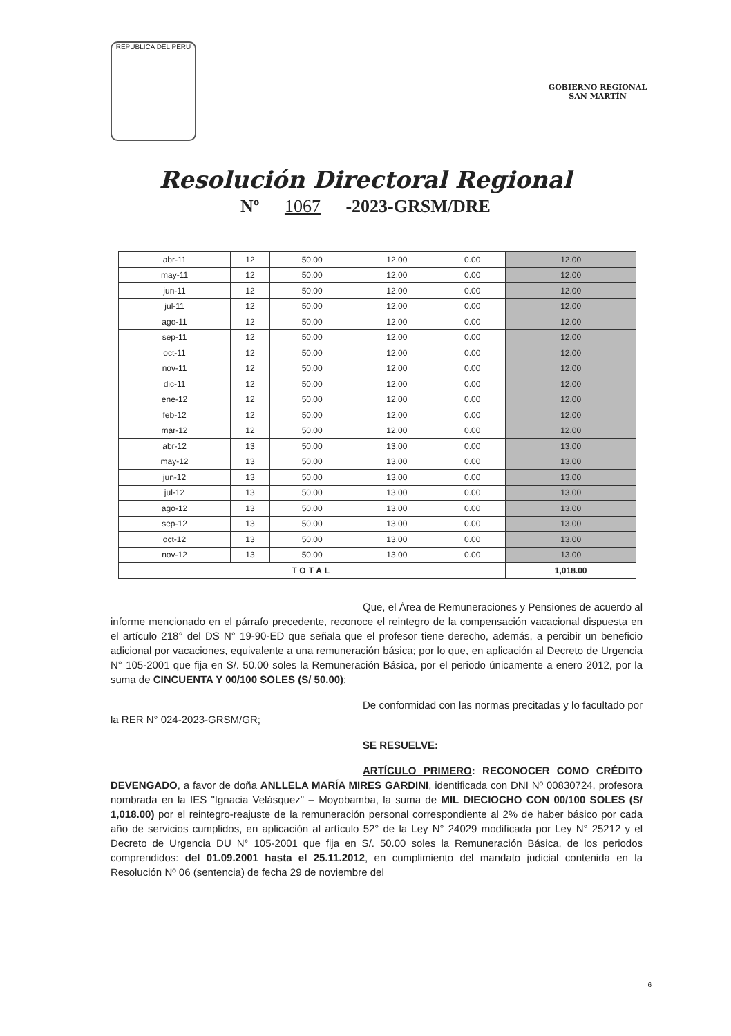REPUBLICA DEL PERU
GOBIERNO REGIONAL
SAN MARTÍN
Resolución Directoral Regional
Nº 1067 -2023-GRSM/DRE
| abr-11 | 12 | 50.00 | 12.00 | 0.00 | 12.00 |
| may-11 | 12 | 50.00 | 12.00 | 0.00 | 12.00 |
| jun-11 | 12 | 50.00 | 12.00 | 0.00 | 12.00 |
| jul-11 | 12 | 50.00 | 12.00 | 0.00 | 12.00 |
| ago-11 | 12 | 50.00 | 12.00 | 0.00 | 12.00 |
| sep-11 | 12 | 50.00 | 12.00 | 0.00 | 12.00 |
| oct-11 | 12 | 50.00 | 12.00 | 0.00 | 12.00 |
| nov-11 | 12 | 50.00 | 12.00 | 0.00 | 12.00 |
| dic-11 | 12 | 50.00 | 12.00 | 0.00 | 12.00 |
| ene-12 | 12 | 50.00 | 12.00 | 0.00 | 12.00 |
| feb-12 | 12 | 50.00 | 12.00 | 0.00 | 12.00 |
| mar-12 | 12 | 50.00 | 12.00 | 0.00 | 12.00 |
| abr-12 | 13 | 50.00 | 13.00 | 0.00 | 13.00 |
| may-12 | 13 | 50.00 | 13.00 | 0.00 | 13.00 |
| jun-12 | 13 | 50.00 | 13.00 | 0.00 | 13.00 |
| jul-12 | 13 | 50.00 | 13.00 | 0.00 | 13.00 |
| ago-12 | 13 | 50.00 | 13.00 | 0.00 | 13.00 |
| sep-12 | 13 | 50.00 | 13.00 | 0.00 | 13.00 |
| oct-12 | 13 | 50.00 | 13.00 | 0.00 | 13.00 |
| nov-12 | 13 | 50.00 | 13.00 | 0.00 | 13.00 |
| TOTAL | | | | | 1,018.00 |
Que, el Área de Remuneraciones y Pensiones de acuerdo al informe mencionado en el párrafo precedente, reconoce el reintegro de la compensación vacacional dispuesta en el artículo 218° del DS N° 19-90-ED que señala que el profesor tiene derecho, además, a percibir un beneficio adicional por vacaciones, equivalente a una remuneración básica; por lo que, en aplicación al Decreto de Urgencia N° 105-2001 que fija en S/. 50.00 soles la Remuneración Básica, por el periodo únicamente a enero 2012, por la suma de CINCUENTA Y 00/100 SOLES (S/ 50.00);
De conformidad con las normas precitadas y lo facultado por la RER N° 024-2023-GRSM/GR;
SE RESUELVE:
ARTÍCULO PRIMERO: RECONOCER COMO CRÉDITO DEVENGADO, a favor de doña ANLLELA MARÍA MIRES GARDINI, identificada con DNI Nº 00830724, profesora nombrada en la IES "Ignacia Velásquez" – Moyobamba, la suma de MIL DIECIOCHO CON 00/100 SOLES (S/ 1,018.00) por el reintegro-reajuste de la remuneración personal correspondiente al 2% de haber básico por cada año de servicios cumplidos, en aplicación al artículo 52° de la Ley N° 24029 modificada por Ley N° 25212 y el Decreto de Urgencia DU N° 105-2001 que fija en S/. 50.00 soles la Remuneración Básica, de los periodos comprendidos: del 01.09.2001 hasta el 25.11.2012, en cumplimiento del mandato judicial contenida en la Resolución Nº 06 (sentencia) de fecha 29 de noviembre del
6